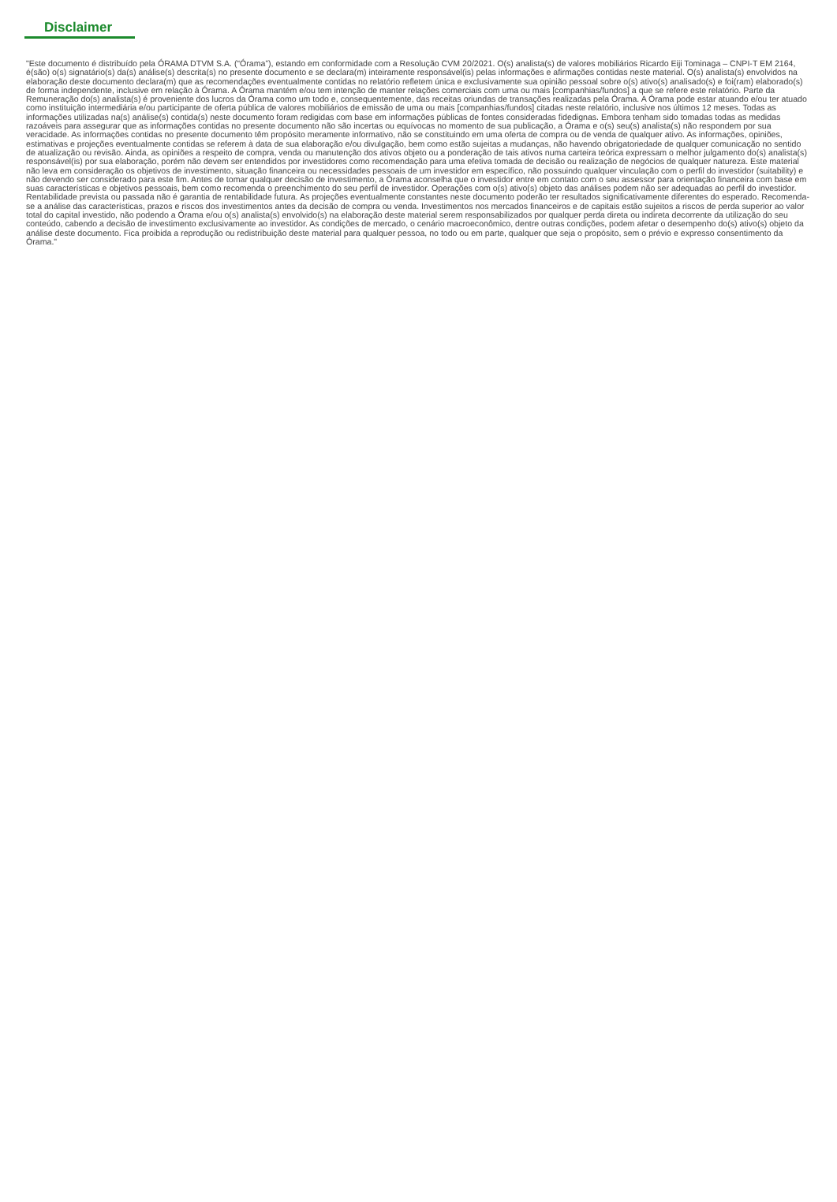Disclaimer
"Este documento é distribuído pela ÓRAMA DTVM S.A. (“Órama”), estando em conformidade com a Resolução CVM 20/2021. O(s) analista(s) de valores mobiliários Ricardo Eiji Tominaga – CNPI-T EM 2164, é(são) o(s) signatário(s) da(s) análise(s) descrita(s) no presente documento e se declara(m) inteiramente responsável(is) pelas informações e afirmações contidas neste material. O(s) analista(s) envolvidos na elaboração deste documento declara(m) que as recomendações eventualmente contidas no relatório refletem única e exclusivamente sua opinião pessoal sobre o(s) ativo(s) analisado(s) e foi(ram) elaborado(s) de forma independente, inclusive em relação à Órama. A Órama mantém e/ou tem intenção de manter relações comerciais com uma ou mais [companhias/fundos] a que se refere este relatório. Parte da Remuneração do(s) analista(s) é proveniente dos lucros da Órama como um todo e, consequentemente, das receitas oriundas de transações realizadas pela Órama. A Órama pode estar atuando e/ou ter atuado como instituição intermediária e/ou participante de oferta pública de valores mobiliários de emissão de uma ou mais [companhias/fundos] citadas neste relatório, inclusive nos últimos 12 meses. Todas as informações utilizadas na(s) análise(s) contida(s) neste documento foram redigidas com base em informações públicas de fontes consideradas fidedignas. Embora tenham sido tomadas todas as medidas razoáveis para assegurar que as informações contidas no presente documento não são incertas ou equívocas no momento de sua publicação, a Órama e o(s) seu(s) analista(s) não respondem por sua veracidade. As informações contidas no presente documento têm propósito meramente informativo, não se constituindo em uma oferta de compra ou de venda de qualquer ativo. As informações, opiniões, estimativas e projeções eventualmente contidas se referem à data de sua elaboração e/ou divulgação, bem como estão sujeitas a mudanças, não havendo obrigatoriedade de qualquer comunicação no sentido de atualização ou revisão. Ainda, as opiniões a respeito de compra, venda ou manutenção dos ativos objeto ou a ponderação de tais ativos numa carteira teórica expressam o melhor julgamento do(s) analista(s) responsável(is) por sua elaboração, porém não devem ser entendidos por investidores como recomendação para uma efetiva tomada de decisão ou realização de negócios de qualquer natureza. Este material não leva em consideração os objetivos de investimento, situação financeira ou necessidades pessoais de um investidor em específico, não possuindo qualquer vinculação com o perfil do investidor (suitability) e não devendo ser considerado para este fim. Antes de tomar qualquer decisão de investimento, a Órama aconselha que o investidor entre em contato com o seu assessor para orientação financeira com base em suas características e objetivos pessoais, bem como recomenda o preenchimento do seu perfil de investidor. Operações com o(s) ativo(s) objeto das análises podem não ser adequadas ao perfil do investidor. Rentabilidade prevista ou passada não é garantia de rentabilidade futura. As projeções eventualmente constantes neste documento poderão ter resultados significativamente diferentes do esperado. Recomenda-se a análise das características, prazos e riscos dos investimentos antes da decisão de compra ou venda. Investimentos nos mercados financeiros e de capitais estão sujeitos a riscos de perda superior ao valor total do capital investido, não podendo a Órama e/ou o(s) analista(s) envolvido(s) na elaboração deste material serem responsabilizados por qualquer perda direta ou indireta decorrente da utilização do seu conteúdo, cabendo a decisão de investimento exclusivamente ao investidor. As condições de mercado, o cenário macroeconômico, dentre outras condições, podem afetar o desempenho do(s) ativo(s) objeto da análise deste documento. Fica proibida a reprodução ou redistribuição deste material para qualquer pessoa, no todo ou em parte, qualquer que seja o propósito, sem o prévio e expresso consentimento da Órama."